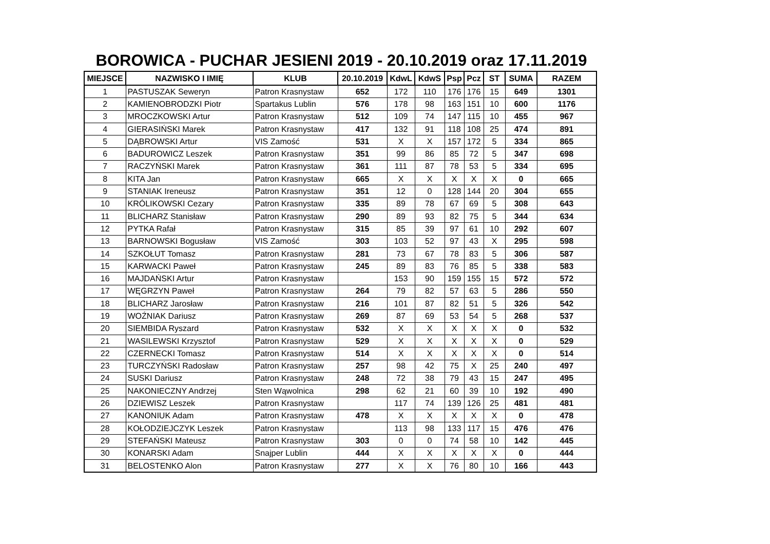BOROWICA - PUCHAR JESIENI 2019 - 20.10.2019 oraz 17.11.2019
| MIEJSCE | NAZWISKO I IMIĘ | KLUB | 20.10.2019 | KdwL | KdwS | Psp | Pcz | ST | SUMA | RAZEM |
| --- | --- | --- | --- | --- | --- | --- | --- | --- | --- | --- |
| 1 | PASTUSZAK Seweryn | Patron Krasnystaw | 652 | 172 | 110 | 176 | 176 | 15 | 649 | 1301 |
| 2 | KAMIENOBRODZKI Piotr | Spartakus Lublin | 576 | 178 | 98 | 163 | 151 | 10 | 600 | 1176 |
| 3 | MROCZKOWSKI Artur | Patron Krasnystaw | 512 | 109 | 74 | 147 | 115 | 10 | 455 | 967 |
| 4 | GIERASIŃSKI Marek | Patron Krasnystaw | 417 | 132 | 91 | 118 | 108 | 25 | 474 | 891 |
| 5 | DĄBROWSKI Artur | VIS Zamość | 531 | X | X | 157 | 172 | 5 | 334 | 865 |
| 6 | BADUROWICZ Leszek | Patron Krasnystaw | 351 | 99 | 86 | 85 | 72 | 5 | 347 | 698 |
| 7 | RACZYŃSKI Marek | Patron Krasnystaw | 361 | 111 | 87 | 78 | 53 | 5 | 334 | 695 |
| 8 | KITA Jan | Patron Krasnystaw | 665 | X | X | X | X | X | 0 | 665 |
| 9 | STANIAK Ireneusz | Patron Krasnystaw | 351 | 12 | 0 | 128 | 144 | 20 | 304 | 655 |
| 10 | KRÓLIKOWSKI Cezary | Patron Krasnystaw | 335 | 89 | 78 | 67 | 69 | 5 | 308 | 643 |
| 11 | BLICHARZ Stanisław | Patron Krasnystaw | 290 | 89 | 93 | 82 | 75 | 5 | 344 | 634 |
| 12 | PYTKA Rafał | Patron Krasnystaw | 315 | 85 | 39 | 97 | 61 | 10 | 292 | 607 |
| 13 | BARNOWSKI Bogusław | VIS Zamość | 303 | 103 | 52 | 97 | 43 | X | 295 | 598 |
| 14 | SZKOŁUT Tomasz | Patron Krasnystaw | 281 | 73 | 67 | 78 | 83 | 5 | 306 | 587 |
| 15 | KARWACKI Paweł | Patron Krasnystaw | 245 | 89 | 83 | 76 | 85 | 5 | 338 | 583 |
| 16 | MAJDAŃSKI Artur | Patron Krasnystaw | | 153 | 90 | 159 | 155 | 15 | 572 | 572 |
| 17 | WĘGRZYN Paweł | Patron Krasnystaw | 264 | 79 | 82 | 57 | 63 | 5 | 286 | 550 |
| 18 | BLICHARZ Jarosław | Patron Krasnystaw | 216 | 101 | 87 | 82 | 51 | 5 | 326 | 542 |
| 19 | WOŹNIAK Dariusz | Patron Krasnystaw | 269 | 87 | 69 | 53 | 54 | 5 | 268 | 537 |
| 20 | SIEMBIDA Ryszard | Patron Krasnystaw | 532 | X | X | X | X | X | 0 | 532 |
| 21 | WASILEWSKI Krzysztof | Patron Krasnystaw | 529 | X | X | X | X | X | 0 | 529 |
| 22 | CZERNECKI Tomasz | Patron Krasnystaw | 514 | X | X | X | X | X | 0 | 514 |
| 23 | TURCZYŃSKI Radosław | Patron Krasnystaw | 257 | 98 | 42 | 75 | X | 25 | 240 | 497 |
| 24 | SUSKI Dariusz | Patron Krasnystaw | 248 | 72 | 38 | 79 | 43 | 15 | 247 | 495 |
| 25 | NAKONIECZNY Andrzej | Sten Wąwolnica | 298 | 62 | 21 | 60 | 39 | 10 | 192 | 490 |
| 26 | DZIEWISZ Leszek | Patron Krasnystaw | | 117 | 74 | 139 | 126 | 25 | 481 | 481 |
| 27 | KANONIUK Adam | Patron Krasnystaw | 478 | X | X | X | X | X | 0 | 478 |
| 28 | KOŁODZIEJCZYK Leszek | Patron Krasnystaw | | 113 | 98 | 133 | 117 | 15 | 476 | 476 |
| 29 | STEFAŃSKI Mateusz | Patron Krasnystaw | 303 | 0 | 0 | 74 | 58 | 10 | 142 | 445 |
| 30 | KONARSKI Adam | Snajper Lublin | 444 | X | X | X | X | X | 0 | 444 |
| 31 | BELOSTENKO Alon | Patron Krasnystaw | 277 | X | X | 76 | 80 | 10 | 166 | 443 |